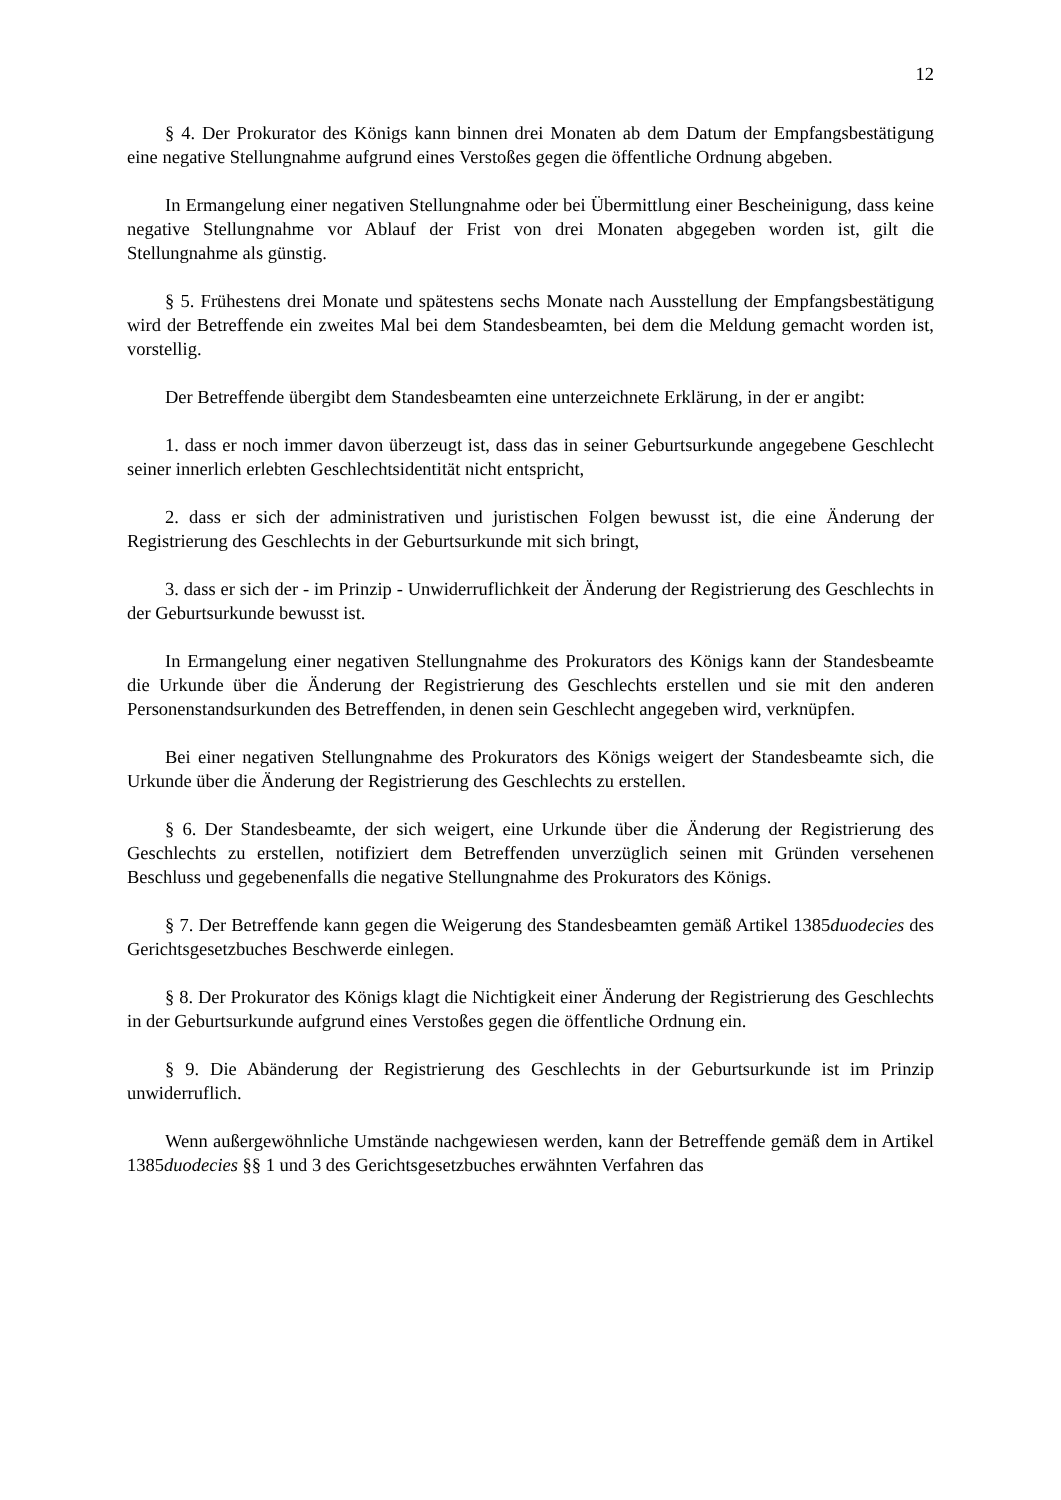12
§ 4. Der Prokurator des Königs kann binnen drei Monaten ab dem Datum der Empfangsbestätigung eine negative Stellungnahme aufgrund eines Verstoßes gegen die öffentliche Ordnung abgeben.
In Ermangelung einer negativen Stellungnahme oder bei Übermittlung einer Bescheinigung, dass keine negative Stellungnahme vor Ablauf der Frist von drei Monaten abgegeben worden ist, gilt die Stellungnahme als günstig.
§ 5. Frühestens drei Monate und spätestens sechs Monate nach Ausstellung der Empfangsbestätigung wird der Betreffende ein zweites Mal bei dem Standesbeamten, bei dem die Meldung gemacht worden ist, vorstellig.
Der Betreffende übergibt dem Standesbeamten eine unterzeichnete Erklärung, in der er angibt:
1. dass er noch immer davon überzeugt ist, dass das in seiner Geburtsurkunde angegebene Geschlecht seiner innerlich erlebten Geschlechtsidentität nicht entspricht,
2. dass er sich der administrativen und juristischen Folgen bewusst ist, die eine Änderung der Registrierung des Geschlechts in der Geburtsurkunde mit sich bringt,
3. dass er sich der - im Prinzip - Unwiderruflichkeit der Änderung der Registrierung des Geschlechts in der Geburtsurkunde bewusst ist.
In Ermangelung einer negativen Stellungnahme des Prokurators des Königs kann der Standesbeamte die Urkunde über die Änderung der Registrierung des Geschlechts erstellen und sie mit den anderen Personenstandsurkunden des Betreffenden, in denen sein Geschlecht angegeben wird, verknüpfen.
Bei einer negativen Stellungnahme des Prokurators des Königs weigert der Standesbeamte sich, die Urkunde über die Änderung der Registrierung des Geschlechts zu erstellen.
§ 6. Der Standesbeamte, der sich weigert, eine Urkunde über die Änderung der Registrierung des Geschlechts zu erstellen, notifiziert dem Betreffenden unverzüglich seinen mit Gründen versehenen Beschluss und gegebenenfalls die negative Stellungnahme des Prokurators des Königs.
§ 7. Der Betreffende kann gegen die Weigerung des Standesbeamten gemäß Artikel 1385duodecies des Gerichtsgesetzbuches Beschwerde einlegen.
§ 8. Der Prokurator des Königs klagt die Nichtigkeit einer Änderung der Registrierung des Geschlechts in der Geburtsurkunde aufgrund eines Verstoßes gegen die öffentliche Ordnung ein.
§ 9. Die Abänderung der Registrierung des Geschlechts in der Geburtsurkunde ist im Prinzip unwiderruflich.
Wenn außergewöhnliche Umstände nachgewiesen werden, kann der Betreffende gemäß dem in Artikel 1385duodecies §§ 1 und 3 des Gerichtsgesetzbuches erwähnten Verfahren das